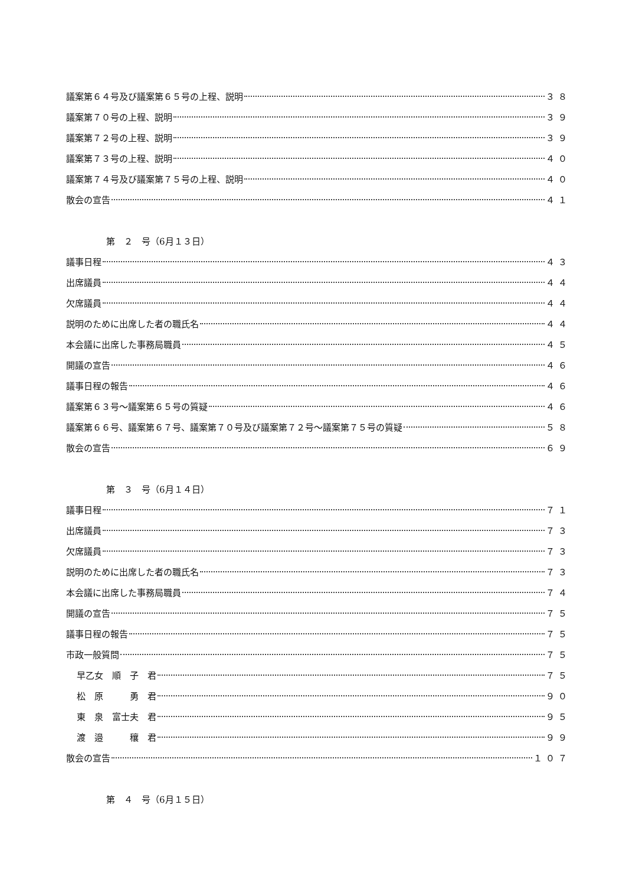議案第６４号及び議案第６５号の上程、説明 ３８
議案第７０号の上程、説明 ３９
議案第７２号の上程、説明 ３９
議案第７３号の上程、説明 ４０
議案第７４号及び議案第７５号の上程、説明 ４０
散会の宣告 ４１
第　２　号（6月１３日）
議事日程 ４３
出席議員 ４４
欠席議員 ４４
説明のために出席した者の職氏名 ４４
本会議に出席した事務局職員 ４５
開議の宣告 ４６
議事日程の報告 ４６
議案第６３号～議案第６５号の質疑 ４６
議案第６６号、議案第６７号、議案第７０号及び議案第７２号～議案第７５号の質疑 ５８
散会の宣告 ６９
第　３　号（6月１４日）
議事日程 ７１
出席議員 ７３
欠席議員 ７３
説明のために出席した者の職氏名 ７３
本会議に出席した事務局職員 ７４
開議の宣告 ７５
議事日程の報告 ７５
市政一般質問 ７５
早乙女　順　子　君 ７５
松　原　　　勇　君 ９０
東　泉　富士夫　君 ９５
渡　邉　　　穰　君 ９９
散会の宣告 １０７
第　４　号（6月１５日）